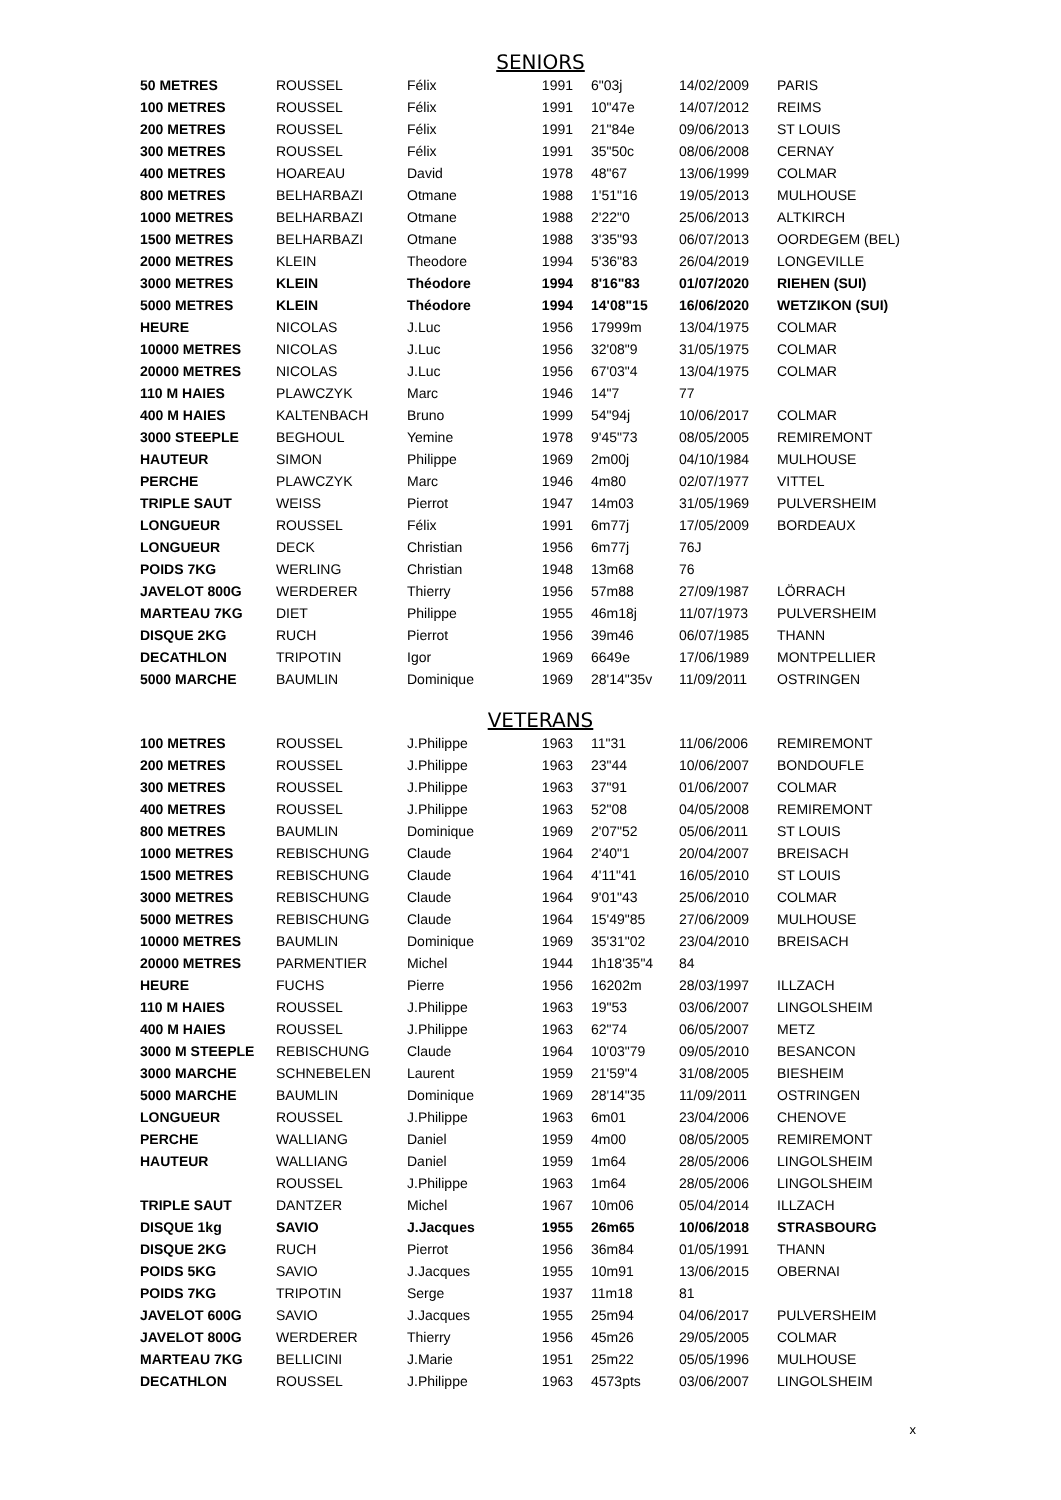SENIORS
| 50 METRES | ROUSSEL | Félix | 1991 | 6"03j | 14/02/2009 | PARIS |
| 100 METRES | ROUSSEL | Félix | 1991 | 10"47e | 14/07/2012 | REIMS |
| 200 METRES | ROUSSEL | Félix | 1991 | 21"84e | 09/06/2013 | ST LOUIS |
| 300 METRES | ROUSSEL | Félix | 1991 | 35"50c | 08/06/2008 | CERNAY |
| 400 METRES | HOAREAU | David | 1978 | 48"67 | 13/06/1999 | COLMAR |
| 800 METRES | BELHARBAZI | Otmane | 1988 | 1'51"16 | 19/05/2013 | MULHOUSE |
| 1000 METRES | BELHARBAZI | Otmane | 1988 | 2'22"0 | 25/06/2013 | ALTKIRCH |
| 1500 METRES | BELHARBAZI | Otmane | 1988 | 3'35"93 | 06/07/2013 | OORDEGEM (BEL) |
| 2000 METRES | KLEIN | Theodore | 1994 | 5'36"83 | 26/04/2019 | LONGEVILLE |
| 3000 METRES | KLEIN | Théodore | 1994 | 8'16"83 | 01/07/2020 | RIEHEN (SUI) |
| 5000 METRES | KLEIN | Théodore | 1994 | 14'08"15 | 16/06/2020 | WETZIKON (SUI) |
| HEURE | NICOLAS | J.Luc | 1956 | 17999m | 13/04/1975 | COLMAR |
| 10000 METRES | NICOLAS | J.Luc | 1956 | 32'08"9 | 31/05/1975 | COLMAR |
| 20000 METRES | NICOLAS | J.Luc | 1956 | 67'03"4 | 13/04/1975 | COLMAR |
| 110 M HAIES | PLAWCZYK | Marc | 1946 | 14"7 | 77 | |
| 400 M HAIES | KALTENBACH | Bruno | 1999 | 54"94j | 10/06/2017 | COLMAR |
| 3000 STEEPLE | BEGHOUL | Yemine | 1978 | 9'45"73 | 08/05/2005 | REMIREMONT |
| HAUTEUR | SIMON | Philippe | 1969 | 2m00j | 04/10/1984 | MULHOUSE |
| PERCHE | PLAWCZYK | Marc | 1946 | 4m80 | 02/07/1977 | VITTEL |
| TRIPLE SAUT | WEISS | Pierrot | 1947 | 14m03 | 31/05/1969 | PULVERSHEIM |
| LONGUEUR | ROUSSEL | Félix | 1991 | 6m77j | 17/05/2009 | BORDEAUX |
| LONGUEUR | DECK | Christian | 1956 | 6m77j | 76J | |
| POIDS 7KG | WERLING | Christian | 1948 | 13m68 | 76 | |
| JAVELOT 800G | WERDERER | Thierry | 1956 | 57m88 | 27/09/1987 | LÖRRACH |
| MARTEAU 7KG | DIET | Philippe | 1955 | 46m18j | 11/07/1973 | PULVERSHEIM |
| DISQUE 2KG | RUCH | Pierrot | 1956 | 39m46 | 06/07/1985 | THANN |
| DECATHLON | TRIPOTIN | Igor | 1969 | 6649e | 17/06/1989 | MONTPELLIER |
| 5000 MARCHE | BAUMLIN | Dominique | 1969 | 28'14"35v | 11/09/2011 | OSTRINGEN |
VETERANS
| 100 METRES | ROUSSEL | J.Philippe | 1963 | 11"31 | 11/06/2006 | REMIREMONT |
| 200 METRES | ROUSSEL | J.Philippe | 1963 | 23"44 | 10/06/2007 | BONDOUFLE |
| 300 METRES | ROUSSEL | J.Philippe | 1963 | 37"91 | 01/06/2007 | COLMAR |
| 400 METRES | ROUSSEL | J.Philippe | 1963 | 52"08 | 04/05/2008 | REMIREMONT |
| 800 METRES | BAUMLIN | Dominique | 1969 | 2'07"52 | 05/06/2011 | ST LOUIS |
| 1000 METRES | REBISCHUNG | Claude | 1964 | 2'40"1 | 20/04/2007 | BREISACH |
| 1500 METRES | REBISCHUNG | Claude | 1964 | 4'11"41 | 16/05/2010 | ST LOUIS |
| 3000 METRES | REBISCHUNG | Claude | 1964 | 9'01"43 | 25/06/2010 | COLMAR |
| 5000 METRES | REBISCHUNG | Claude | 1964 | 15'49"85 | 27/06/2009 | MULHOUSE |
| 10000 METRES | BAUMLIN | Dominique | 1969 | 35'31"02 | 23/04/2010 | BREISACH |
| 20000 METRES | PARMENTIER | Michel | 1944 | 1h18'35"4 | 84 | |
| HEURE | FUCHS | Pierre | 1956 | 16202m | 28/03/1997 | ILLZACH |
| 110 M HAIES | ROUSSEL | J.Philippe | 1963 | 19"53 | 03/06/2007 | LINGOLSHEIM |
| 400 M HAIES | ROUSSEL | J.Philippe | 1963 | 62"74 | 06/05/2007 | METZ |
| 3000 M STEEPLE | REBISCHUNG | Claude | 1964 | 10'03"79 | 09/05/2010 | BESANCON |
| 3000 MARCHE | SCHNEBELEN | Laurent | 1959 | 21'59"4 | 31/08/2005 | BIESHEIM |
| 5000 MARCHE | BAUMLIN | Dominique | 1969 | 28'14"35 | 11/09/2011 | OSTRINGEN |
| LONGUEUR | ROUSSEL | J.Philippe | 1963 | 6m01 | 23/04/2006 | CHENOVE |
| PERCHE | WALLIANG | Daniel | 1959 | 4m00 | 08/05/2005 | REMIREMONT |
| HAUTEUR | WALLIANG | Daniel | 1959 | 1m64 | 28/05/2006 | LINGOLSHEIM |
| | ROUSSEL | J.Philippe | 1963 | 1m64 | 28/05/2006 | LINGOLSHEIM |
| TRIPLE SAUT | DANTZER | Michel | 1967 | 10m06 | 05/04/2014 | ILLZACH |
| DISQUE 1kg | SAVIO | J.Jacques | 1955 | 26m65 | 10/06/2018 | STRASBOURG |
| DISQUE 2KG | RUCH | Pierrot | 1956 | 36m84 | 01/05/1991 | THANN |
| POIDS 5KG | SAVIO | J.Jacques | 1955 | 10m91 | 13/06/2015 | OBERNAI |
| POIDS 7KG | TRIPOTIN | Serge | 1937 | 11m18 | 81 | |
| JAVELOT 600G | SAVIO | J.Jacques | 1955 | 25m94 | 04/06/2017 | PULVERSHEIM |
| JAVELOT 800G | WERDERER | Thierry | 1956 | 45m26 | 29/05/2005 | COLMAR |
| MARTEAU 7KG | BELLICINI | J.Marie | 1951 | 25m22 | 05/05/1996 | MULHOUSE |
| DECATHLON | ROUSSEL | J.Philippe | 1963 | 4573pts | 03/06/2007 | LINGOLSHEIM |
x